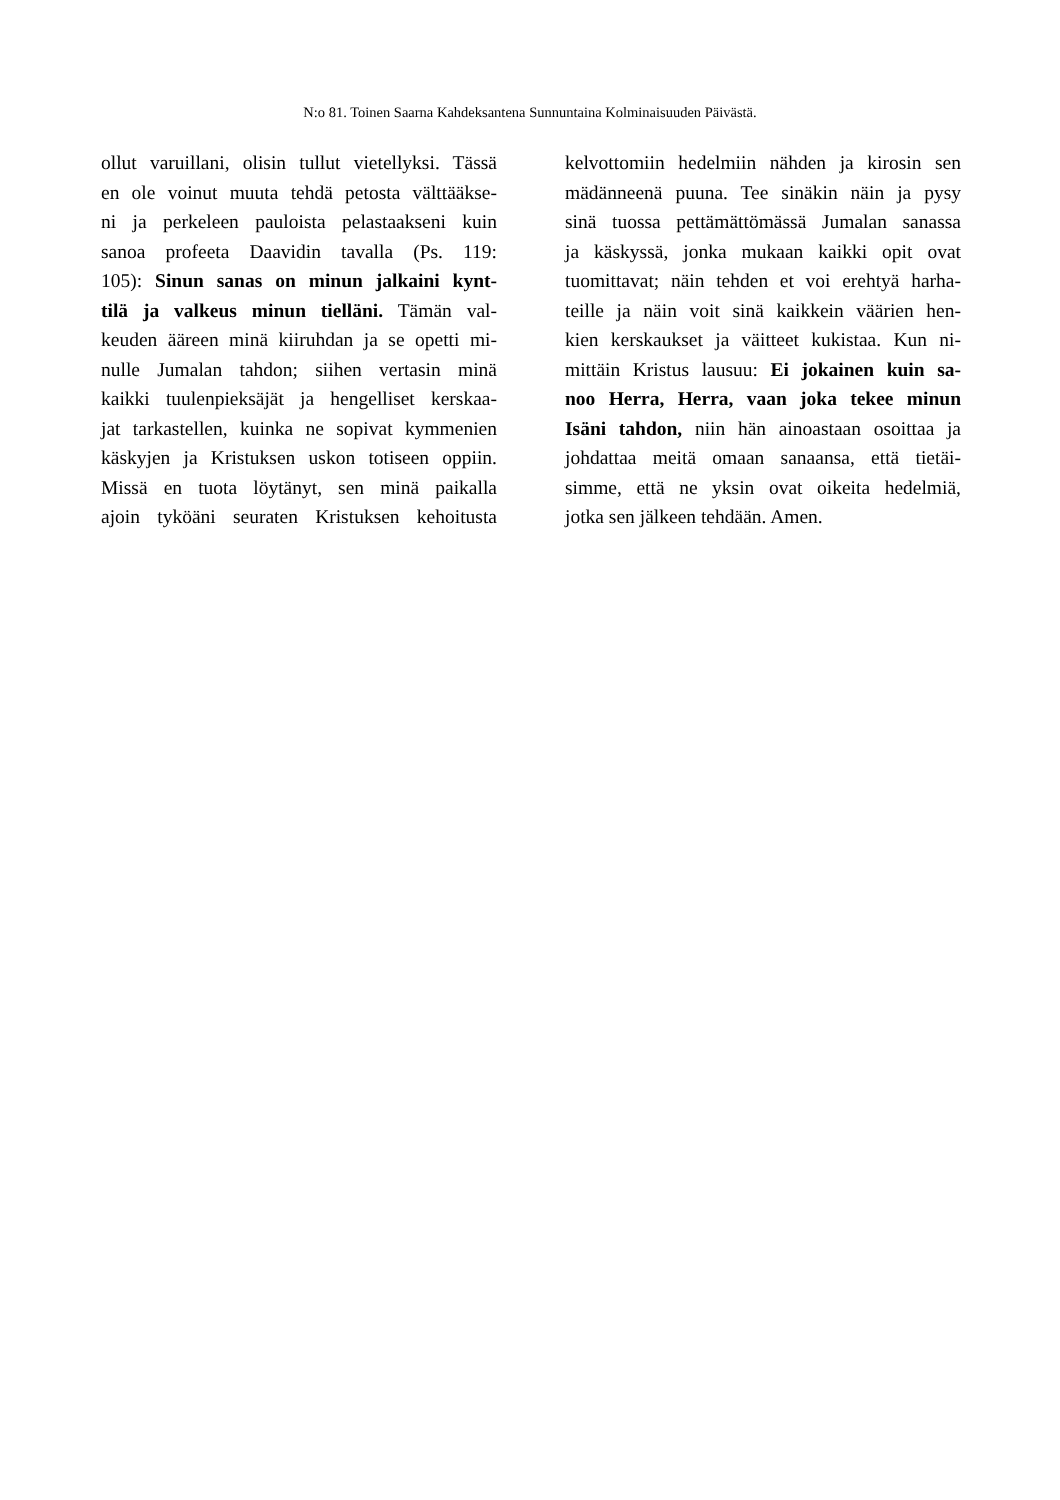N:o 81. Toinen Saarna Kahdeksantena Sunnuntaina Kolminaisuuden Päivästä.
ollut varuillani, olisin tullut vietellyksi. Tässä
en ole voinut muuta tehdä petosta välttääkse-
ni ja perkeleen pauloista pelastaakseni kuin
sanoa profeeta Daavidin tavalla (Ps. 119:
105): Sinun sanas on minun jalkaini kynt-
tilä ja valkeus minun tielläni. Tämän val-
keuden ääreen minä kiiruhdan ja se opetti mi-
nulle Jumalan tahdon; siihen vertasin minä
kaikki tuulenpieksäjät ja hengelliset kerskaa-
jat tarkastellen, kuinka ne sopivat kymmenien
käskyjen ja Kristuksen uskon totiseen oppiin.
Missä en tuota löytänyt, sen minä paikalla
ajoin tyköäni seuraten Kristuksen kehoitusta
kelvottomiin hedelmiin nähden ja kirosin sen
mädänneenä puuna. Tee sinäkin näin ja pysy
sinä tuossa pettämättömässä Jumalan sanassa
ja käskyssä, jonka mukaan kaikki opit ovat
tuomittavat; näin tehden et voi erehtyä harha-
teille ja näin voit sinä kaikkein väärien hen-
kien kerskaukset ja väitteet kukistaa. Kun ni-
mittäin Kristus lausuu: Ei jokainen kuin sa-
noo Herra, Herra, vaan joka tekee minun
Isäni tahdon, niin hän ainoastaan osoittaa ja
johdattaa meitä omaan sanaansa, että tietäi-
simme, että ne yksin ovat oikeita hedelmiä,
jotka sen jälkeen tehdään. Amen.